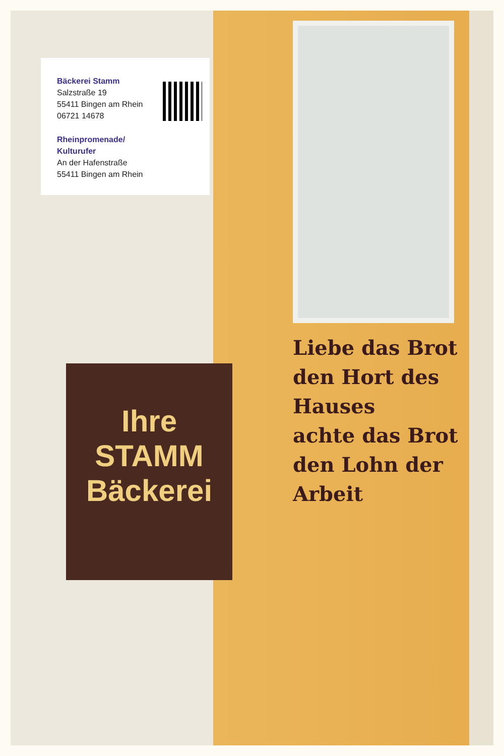Ihre
STAMM
Bäckerei
Liebe das Brot
den Hort des Hauses
achte das Brot
den Lohn der Arbeit
Bäckerei Stamm
Salzstraße 19
55411 Bingen am Rhein
06721 14678
Rheinpromenade/
Kulturufer
An der Hafenstraße
55411 Bingen am Rhein